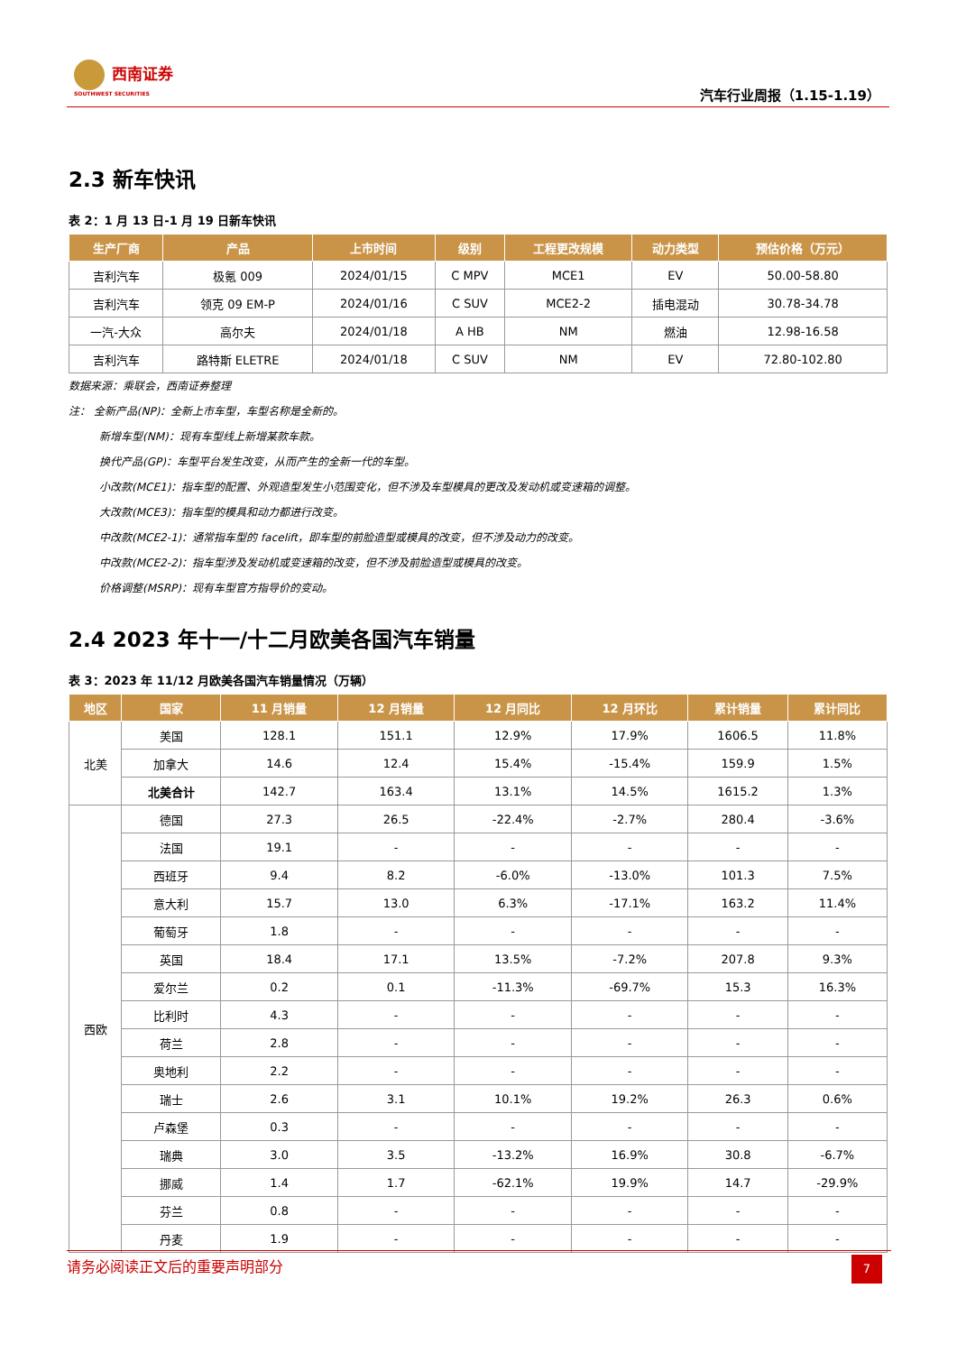西南证券
SOUTHWEST SECURITIES
汽车行业周报（1.15-1.19）
2.3 新车快讯
表 2：1 月 13 日-1 月 19 日新车快讯
| 生产厂商 | 产品 | 上市时间 | 级别 | 工程更改规模 | 动力类型 | 预估价格（万元） |
| --- | --- | --- | --- | --- | --- | --- |
| 吉利汽车 | 极氪 009 | 2024/01/15 | C MPV | MCE1 | EV | 50.00-58.80 |
| 吉利汽车 | 领克 09 EM-P | 2024/01/16 | C SUV | MCE2-2 | 插电混动 | 30.78-34.78 |
| 一汽-大众 | 高尔夫 | 2024/01/18 | A HB | NM | 燃油 | 12.98-16.58 |
| 吉利汽车 | 路特斯 ELETRE | 2024/01/18 | C SUV | NM | EV | 72.80-102.80 |
数据来源：乘联会，西南证券整理
注： 全新产品(NP)：全新上市车型，车型名称是全新的。
新增车型(NM)：现有车型线上新增某款车款。
换代产品(GP)：车型平台发生改变，从而产生的全新一代的车型。
小改款(MCE1)：指车型的配置、外观造型发生小范围变化，但不涉及车型模具的更改及发动机或变速箱的调整。
大改款(MCE3)：指车型的模具和动力都进行改变。
中改款(MCE2-1)：通常指车型的 facelift，即车型的前脸造型或模具的改变，但不涉及动力的改变。
中改款(MCE2-2)：指车型涉及发动机或变速箱的改变，但不涉及前脸造型或模具的改变。
价格调整(MSRP)：现有车型官方指导价的变动。
2.4 2023 年十一/十二月欧美各国汽车销量
表 3：2023 年 11/12 月欧美各国汽车销量情况（万辆）
| 地区 | 国家 | 11 月销量 | 12 月销量 | 12 月同比 | 12 月环比 | 累计销量 | 累计同比 |
| --- | --- | --- | --- | --- | --- | --- | --- |
| 北美 | 美国 | 128.1 | 151.1 | 12.9% | 17.9% | 1606.5 | 11.8% |
| | 加拿大 | 14.6 | 12.4 | 15.4% | -15.4% | 159.9 | 1.5% |
| | 北美合计 | 142.7 | 163.4 | 13.1% | 14.5% | 1615.2 | 1.3% |
| 西欧 | 德国 | 27.3 | 26.5 | -22.4% | -2.7% | 280.4 | -3.6% |
| | 法国 | 19.1 | - | - | - | - | - |
| | 西班牙 | 9.4 | 8.2 | -6.0% | -13.0% | 101.3 | 7.5% |
| | 意大利 | 15.7 | 13.0 | 6.3% | -17.1% | 163.2 | 11.4% |
| | 葡萄牙 | 1.8 | - | - | - | - | - |
| | 英国 | 18.4 | 17.1 | 13.5% | -7.2% | 207.8 | 9.3% |
| | 爱尔兰 | 0.2 | 0.1 | -11.3% | -69.7% | 15.3 | 16.3% |
| | 比利时 | 4.3 | - | - | - | - | - |
| | 荷兰 | 2.8 | - | - | - | - | - |
| | 奥地利 | 2.2 | - | - | - | - | - |
| | 瑞士 | 2.6 | 3.1 | 10.1% | 19.2% | 26.3 | 0.6% |
| | 卢森堡 | 0.3 | - | - | - | - | - |
| | 瑞典 | 3.0 | 3.5 | -13.2% | 16.9% | 30.8 | -6.7% |
| | 挪威 | 1.4 | 1.7 | -62.1% | 19.9% | 14.7 | -29.9% |
| | 芬兰 | 0.8 | - | - | - | - | - |
| | 丹麦 | 1.9 | - | - | - | - | - |
请务必阅读正文后的重要声明部分
7